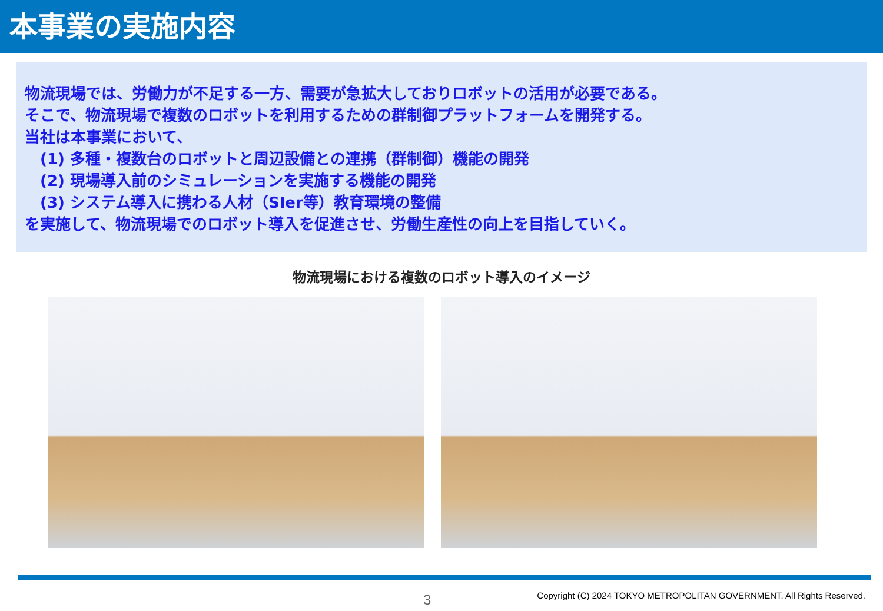本事業の実施内容
物流現場では、労働力が不足する一方、需要が急拡大しておりロボットの活用が必要である。
そこで、物流現場で複数のロボットを利用するための群制御プラットフォームを開発する。
当社は本事業において、
(1) 多種・複数台のロボットと周辺設備との連携（群制御）機能の開発
(2) 現場導入前のシミュレーションを実施する機能の開発
(3) システム導入に携わる人材（SIer等）教育環境の整備
を実施して、物流現場でのロボット導入を促進させ、労働生産性の向上を目指していく。
物流現場における複数のロボット導入のイメージ
3
Copyright (C) 2024 TOKYO METROPOLITAN GOVERNMENT. All Rights Reserved.